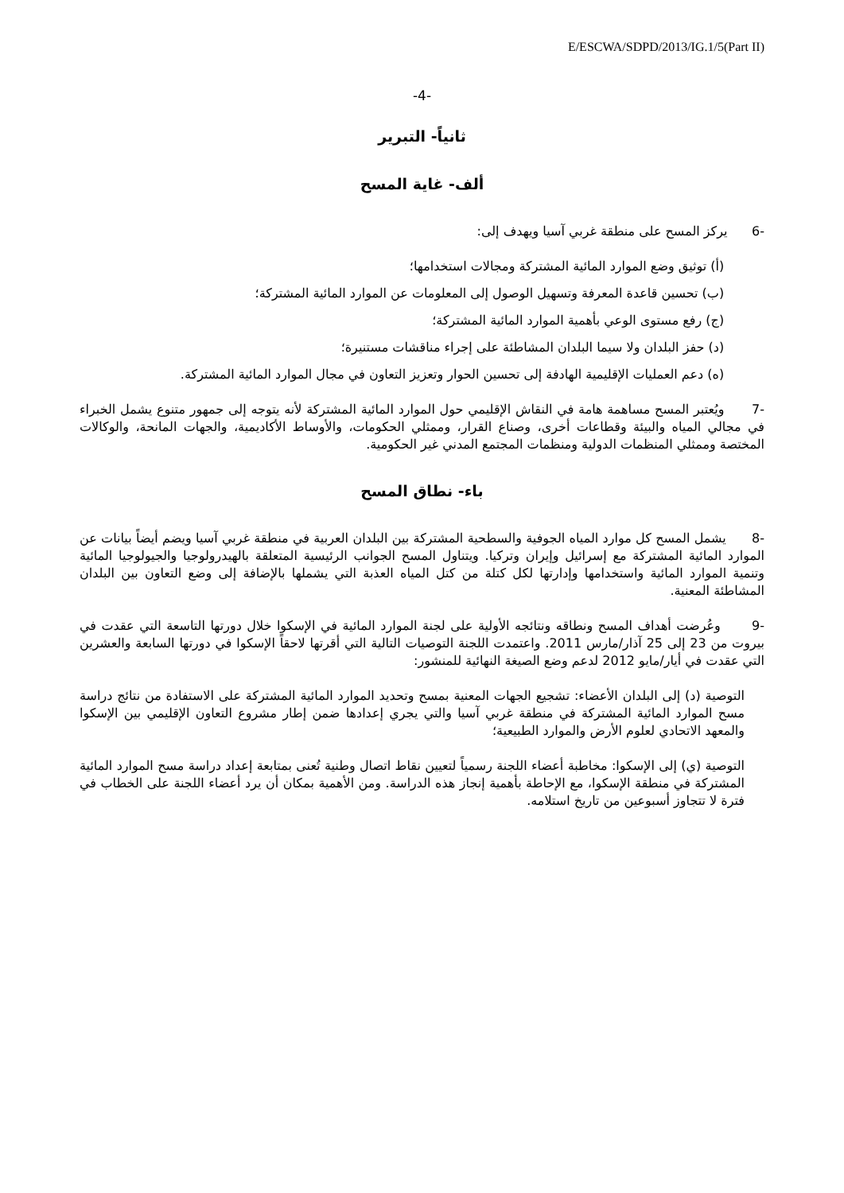E/ESCWA/SDPD/2013/IG.1/5(Part II)
-4-
ثانياً- التبرير
ألف- غاية المسح
-6 يركز المسح على منطقة غربي آسيا ويهدف إلى:
(أ) توثيق وضع الموارد المائية المشتركة ومجالات استخدامها؛
(ب) تحسين قاعدة المعرفة وتسهيل الوصول إلى المعلومات عن الموارد المائية المشتركة؛
(ج) رفع مستوى الوعي بأهمية الموارد المائية المشتركة؛
(د) حفز البلدان ولا سيما البلدان المشاطئة على إجراء مناقشات مستنيرة؛
(ه) دعم العمليات الإقليمية الهادفة إلى تحسين الحوار وتعزيز التعاون في مجال الموارد المائية المشتركة.
-7 ويُعتبر المسح مساهمة هامة في النقاش الإقليمي حول الموارد المائية المشتركة لأنه يتوجه إلى جمهور متنوع يشمل الخبراء في مجالي المياه والبيئة وقطاعات أخرى، وصناع القرار، وممثلي الحكومات، والأوساط الأكاديمية، والجهات المانحة، والوكالات المختصة وممثلي المنظمات الدولية ومنظمات المجتمع المدني غير الحكومية.
باء- نطاق المسح
-8 يشمل المسح كل موارد المياه الجوفية والسطحية المشتركة بين البلدان العربية في منطقة غربي آسيا ويضم أيضاً بيانات عن الموارد المائية المشتركة مع إسرائيل وإيران وتركيا. ويتناول المسح الجوانب الرئيسية المتعلقة بالهيدرولوجيا والجيولوجيا المائية وتنمية الموارد المائية واستخدامها وإدارتها لكل كتلة من كتل المياه العذبة التي يشملها بالإضافة إلى وضع التعاون بين البلدان المشاطئة المعنية.
-9 وعُرضت أهداف المسح ونطاقه ونتائجه الأولية على لجنة الموارد المائية في الإسكوا خلال دورتها التاسعة التي عقدت في بيروت من 23 إلى 25 آذار/مارس 2011. واعتمدت اللجنة التوصيات التالية التي أقرتها لاحقاً الإسكوا في دورتها السابعة والعشرين التي عقدت في أيار/مايو 2012 لدعم وضع الصيغة النهائية للمنشور:
التوصية (د) إلى البلدان الأعضاء: تشجيع الجهات المعنية بمسح وتحديد الموارد المائية المشتركة على الاستفادة من نتائج دراسة مسح الموارد المائية المشتركة في منطقة غربي آسيا والتي يجري إعدادها ضمن إطار مشروع التعاون الإقليمي بين الإسكوا والمعهد الاتحادي لعلوم الأرض والموارد الطبيعية؛
التوصية (ي) إلى الإسكوا: مخاطبة أعضاء اللجنة رسمياً لتعيين نقاط اتصال وطنية تُعنى بمتابعة إعداد دراسة مسح الموارد المائية المشتركة في منطقة الإسكوا، مع الإحاطة بأهمية إنجاز هذه الدراسة. ومن الأهمية بمكان أن يرد أعضاء اللجنة على الخطاب في فترة لا تتجاوز أسبوعين من تاريخ استلامه.